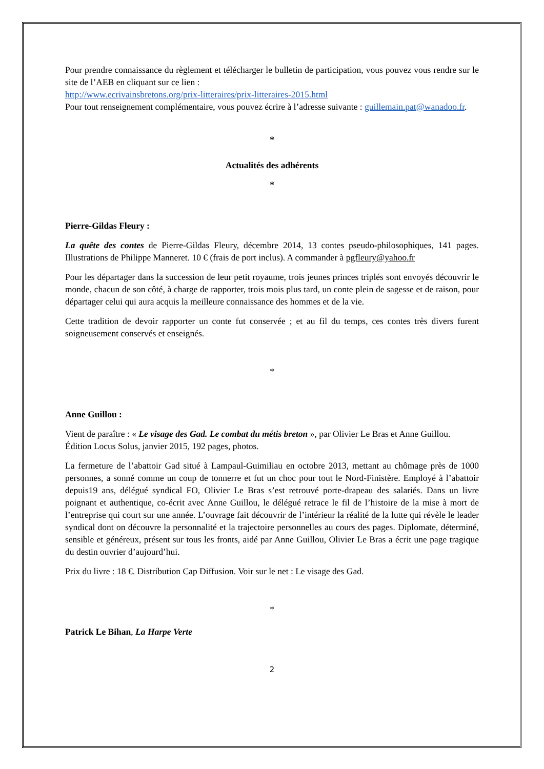Pour prendre connaissance du règlement et télécharger le bulletin de participation, vous pouvez vous rendre sur le site de l’AEB en cliquant sur ce lien :
http://www.ecrivainsbretons.org/prix-litteraires/prix-litteraires-2015.html
Pour tout renseignement complémentaire, vous pouvez écrire à l’adresse suivante : guillemain.pat@wanadoo.fr.
*
Actualités des adhérents
*
Pierre-Gildas Fleury :
La quête des contes de Pierre-Gildas Fleury, décembre 2014, 13 contes pseudo-philosophiques, 141 pages. Illustrations de Philippe Manneret. 10 € (frais de port inclus). A commander à pgfleury@yahoo.fr
Pour les départager dans la succession de leur petit royaume, trois jeunes princes triplés sont envoyés découvrir le monde, chacun de son côté, à charge de rapporter, trois mois plus tard, un conte plein de sagesse et de raison, pour départager celui qui aura acquis la meilleure connaissance des hommes et de la vie.
Cette tradition de devoir rapporter un conte fut conservée ; et au fil du temps, ces contes très divers furent soigneusement conservés et enseignés.
*
Anne Guillou :
Vient de paraître : « Le visage des Gad. Le combat du métis breton », par Olivier Le Bras et Anne Guillou. Édition Locus Solus, janvier 2015, 192 pages, photos.
La fermeture de l’abattoir Gad situé à Lampaul-Guimiliau en octobre 2013, mettant au chômage près de 1000 personnes, a sonné comme un coup de tonnerre et fut un choc pour tout le Nord-Finistère. Employé à l’abattoir depuis19 ans, délégué syndical FO, Olivier Le Bras s’est retrouvé porte-drapeau des salariés. Dans un livre poignant et authentique, co-écrit avec Anne Guillou, le délégué retrace le fil de l’histoire de la mise à mort de l’entreprise qui court sur une année. L’ouvrage fait découvrir de l’intérieur la réalité de la lutte qui révèle le leader syndical dont on découvre la personnalité et la trajectoire personnelles au cours des pages. Diplomate, déterminé, sensible et généreux, présent sur tous les fronts, aidé par Anne Guillou, Olivier Le Bras a écrit une page tragique du destin ouvrier d’aujourd’hui.
Prix du livre : 18 €. Distribution Cap Diffusion. Voir sur le net : Le visage des Gad.
*
Patrick Le Bihan, La Harpe Verte
2